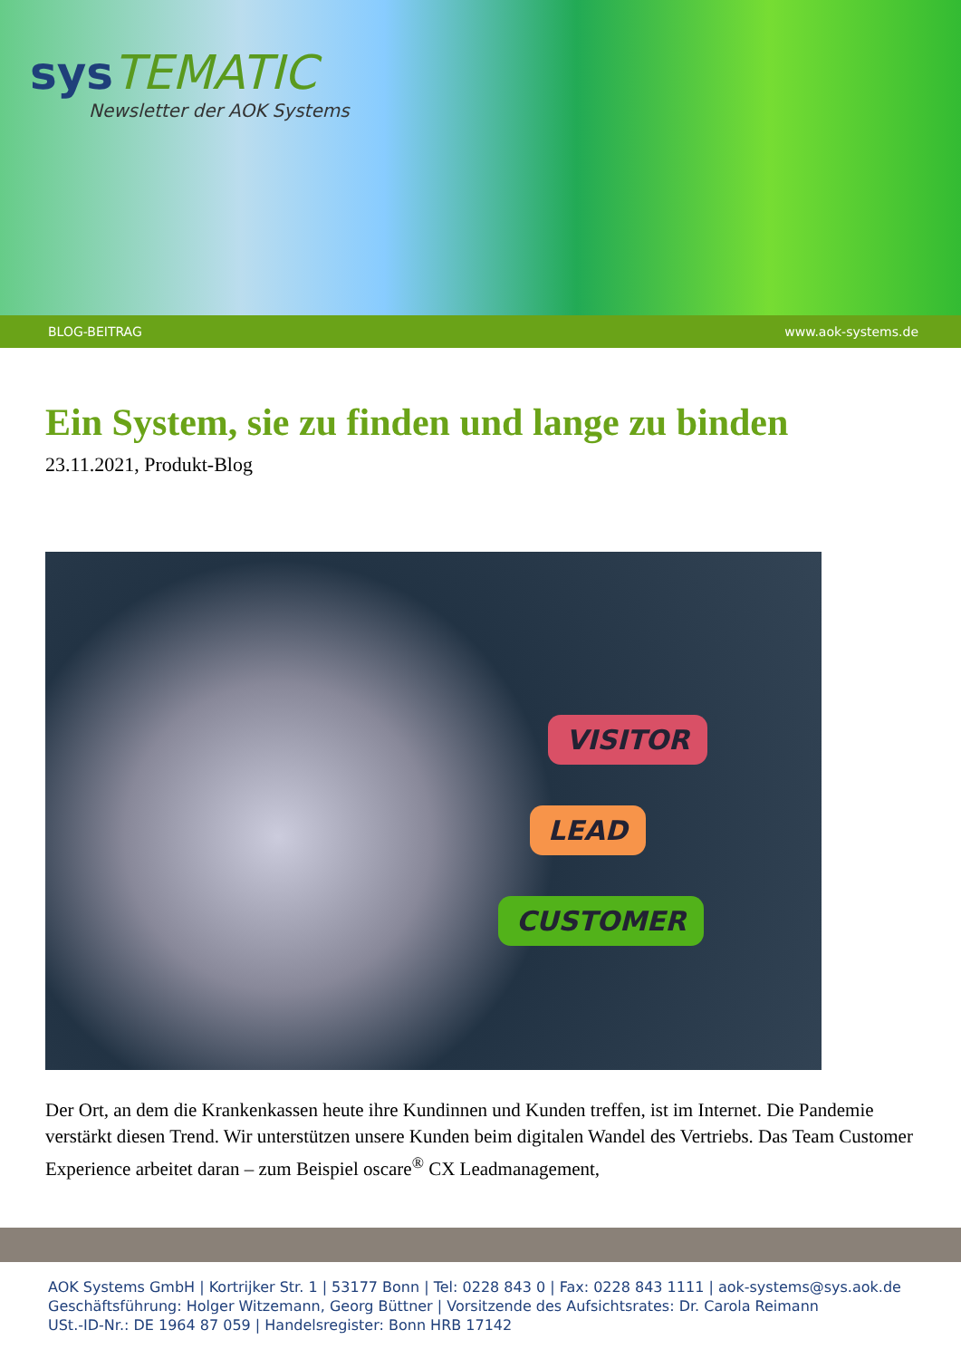sys TEMATIC
Newsletter der AOK Systems
BLOG-BEITRAG www.aok-systems.de
Ein System, sie zu finden und lange zu binden
23.11.2021, Produkt-Blog
VISITOR
LEAD
CUSTOMER
Der Ort, an dem die Krankenkassen heute ihre Kundinnen und Kunden treffen, ist im Internet. Die Pandemie verstärkt diesen Trend. Wir unterstützen unsere Kunden beim digitalen Wandel des Vertriebs. Das Team Customer Experience arbeitet daran – zum Beispiel oscare<sup>®</sup> CX Leadmanagement,
AOK Systems GmbH | Kortrijker Str. 1 | 53177 Bonn | Tel: 0228 843 0 | Fax: 0228 843 1111 | aok-systems@sys.aok.de
Geschäftsführung: Holger Witzemann, Georg Büttner | Vorsitzende des Aufsichtsrates: Dr. Carola Reimann
USt.-ID-Nr.: DE 1964 87 059 | Handelsregister: Bonn HRB 17142